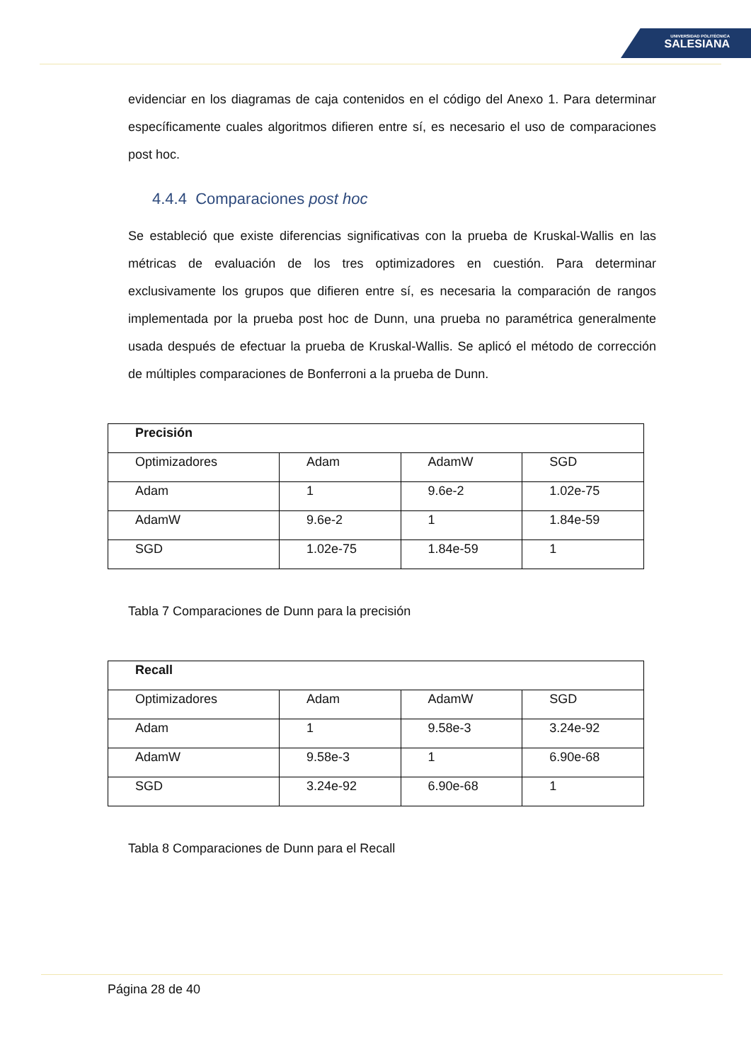UNIVERSIDAD POLITÉCNICA
SALESIANA
evidenciar en los diagramas de caja contenidos en el código del Anexo 1. Para determinar específicamente cuales algoritmos difieren entre sí, es necesario el uso de comparaciones post hoc.
4.4.4 Comparaciones post hoc
Se estableció que existe diferencias significativas con la prueba de Kruskal-Wallis en las métricas de evaluación de los tres optimizadores en cuestión. Para determinar exclusivamente los grupos que difieren entre sí, es necesaria la comparación de rangos implementada por la prueba post hoc de Dunn, una prueba no paramétrica generalmente usada después de efectuar la prueba de Kruskal-Wallis. Se aplicó el método de corrección de múltiples comparaciones de Bonferroni a la prueba de Dunn.
| Precisión | | | |
| Optimizadores | Adam | AdamW | SGD |
| Adam | 1 | 9.6e-2 | 1.02e-75 |
| AdamW | 9.6e-2 | 1 | 1.84e-59 |
| SGD | 1.02e-75 | 1.84e-59 | 1 |
Tabla 7 Comparaciones de Dunn para la precisión
| Recall | | | |
| Optimizadores | Adam | AdamW | SGD |
| Adam | 1 | 9.58e-3 | 3.24e-92 |
| AdamW | 9.58e-3 | 1 | 6.90e-68 |
| SGD | 3.24e-92 | 6.90e-68 | 1 |
Tabla 8 Comparaciones de Dunn para el Recall
Página 28 de 40